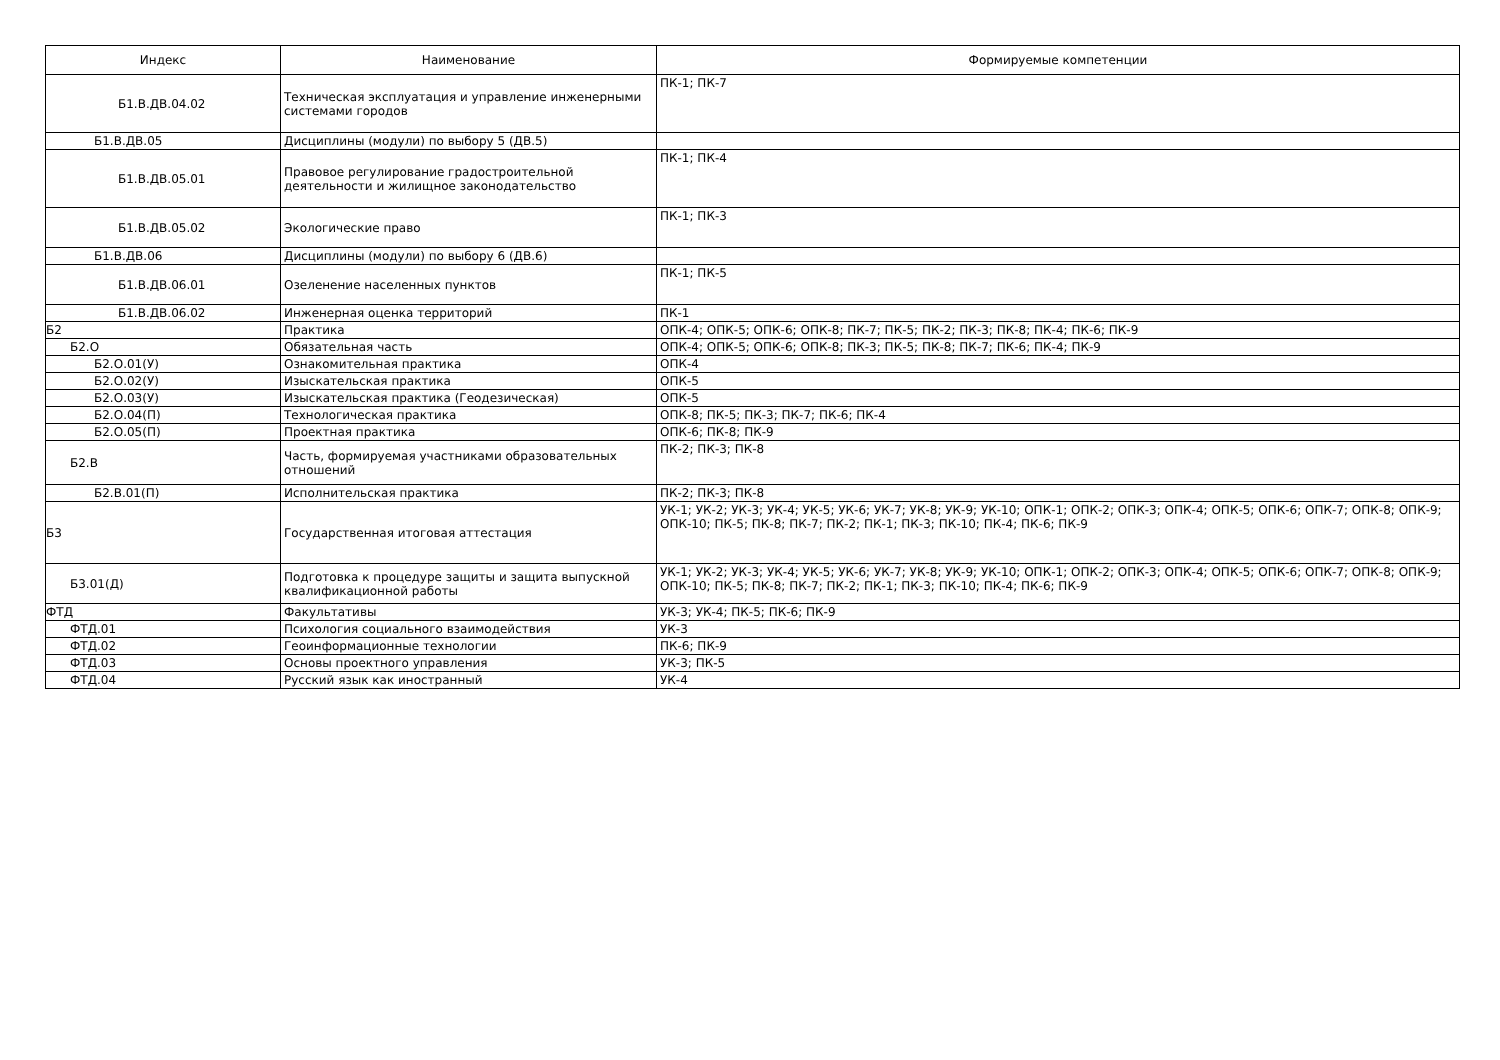| Индекс | Наименование | Формируемые компетенции |
| --- | --- | --- |
| Б1.В.ДВ.04.02 | Техническая эксплуатация и управление инженерными системами городов | ПК-1; ПК-7 |
| Б1.В.ДВ.05 | Дисциплины (модули) по выбору 5 (ДВ.5) | |
| Б1.В.ДВ.05.01 | Правовое регулирование градостроительной деятельности и жилищное законодательство | ПК-1; ПК-4 |
| Б1.В.ДВ.05.02 | Экологические право | ПК-1; ПК-3 |
| Б1.В.ДВ.06 | Дисциплины (модули) по выбору 6 (ДВ.6) | |
| Б1.В.ДВ.06.01 | Озеленение населенных пунктов | ПК-1; ПК-5 |
| Б1.В.ДВ.06.02 | Инженерная оценка территорий | ПК-1 |
| Б2 | Практика | ОПК-4; ОПК-5; ОПК-6; ОПК-8; ПК-7; ПК-5; ПК-2; ПК-3; ПК-8; ПК-4; ПК-6; ПК-9 |
| Б2.О | Обязательная часть | ОПК-4; ОПК-5; ОПК-6; ОПК-8; ПК-3; ПК-5; ПК-8; ПК-7; ПК-6; ПК-4; ПК-9 |
| Б2.О.01(У) | Ознакомительная практика | ОПК-4 |
| Б2.О.02(У) | Изыскательская практика | ОПК-5 |
| Б2.О.03(У) | Изыскательская практика (Геодезическая) | ОПК-5 |
| Б2.О.04(П) | Технологическая практика | ОПК-8; ПК-5; ПК-3; ПК-7; ПК-6; ПК-4 |
| Б2.О.05(П) | Проектная практика | ОПК-6; ПК-8; ПК-9 |
| Б2.В | Часть, формируемая участниками образовательных отношений | ПК-2; ПК-3; ПК-8 |
| Б2.В.01(П) | Исполнительская практика | ПК-2; ПК-3; ПК-8 |
| Б3 | Государственная итоговая аттестация | УК-1; УК-2; УК-3; УК-4; УК-5; УК-6; УК-7; УК-8; УК-9; УК-10; ОПК-1; ОПК-2; ОПК-3; ОПК-4; ОПК-5; ОПК-6; ОПК-7; ОПК-8; ОПК-9; ОПК-10; ПК-5; ПК-8; ПК-7; ПК-2; ПК-1; ПК-3; ПК-10; ПК-4; ПК-6; ПК-9 |
| Б3.01(Д) | Подготовка к процедуре защиты и защита выпускной квалификационной работы | УК-1; УК-2; УК-3; УК-4; УК-5; УК-6; УК-7; УК-8; УК-9; УК-10; ОПК-1; ОПК-2; ОПК-3; ОПК-4; ОПК-5; ОПК-6; ОПК-7; ОПК-8; ОПК-9; ОПК-10; ПК-5; ПК-8; ПК-7; ПК-2; ПК-1; ПК-3; ПК-10; ПК-4; ПК-6; ПК-9 |
| ФТД | Факультативы | УК-3; УК-4; ПК-5; ПК-6; ПК-9 |
| ФТД.01 | Психология социального взаимодействия | УК-3 |
| ФТД.02 | Геоинформационные технологии | ПК-6; ПК-9 |
| ФТД.03 | Основы проектного управления | УК-3; ПК-5 |
| ФТД.04 | Русский язык как иностранный | УК-4 |